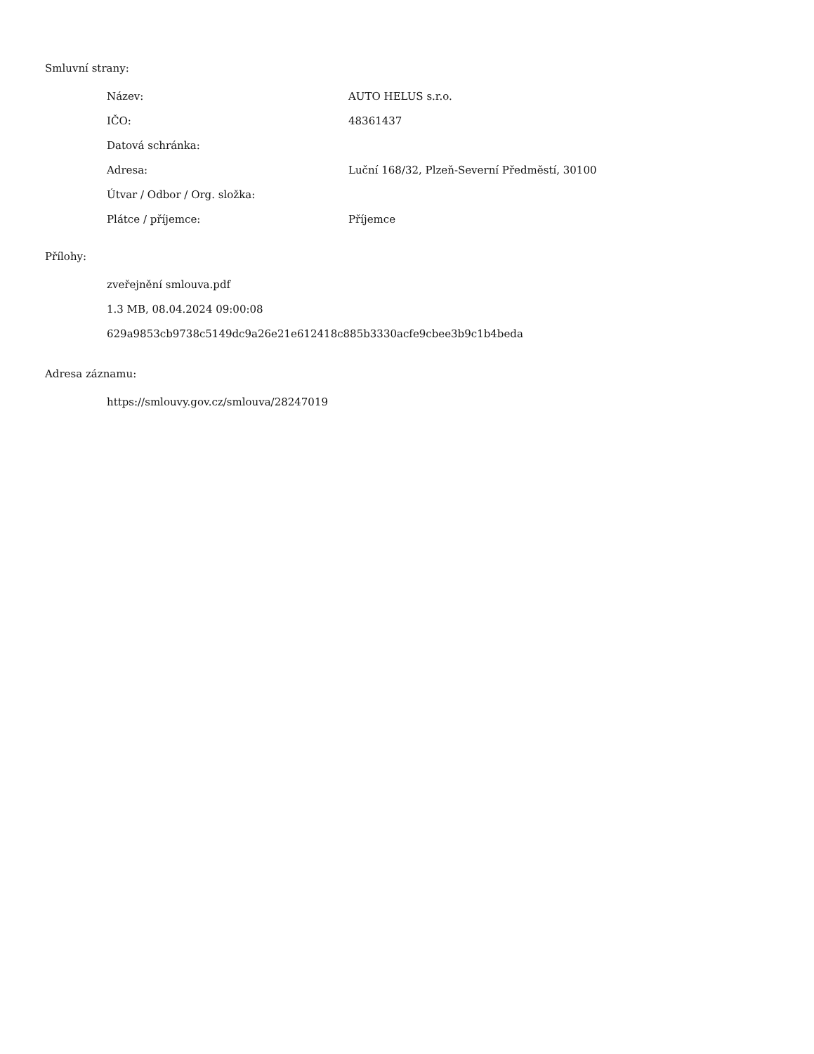Smluvní strany:
| Název: | AUTO HELUS s.r.o. |
| IČO: | 48361437 |
| Datová schránka: | |
| Adresa: | Luční 168/32, Plzeň-Severní Předměstí, 30100 |
| Útvar / Odbor / Org. složka: | |
| Plátce / příjemce: | Příjemce |
Přílohy:
zveřejnění smlouva.pdf
1.3 MB, 08.04.2024 09:00:08
629a9853cb9738c5149dc9a26e21e612418c885b3330acfe9cbee3b9c1b4beda
Adresa záznamu:
https://smlouvy.gov.cz/smlouva/28247019